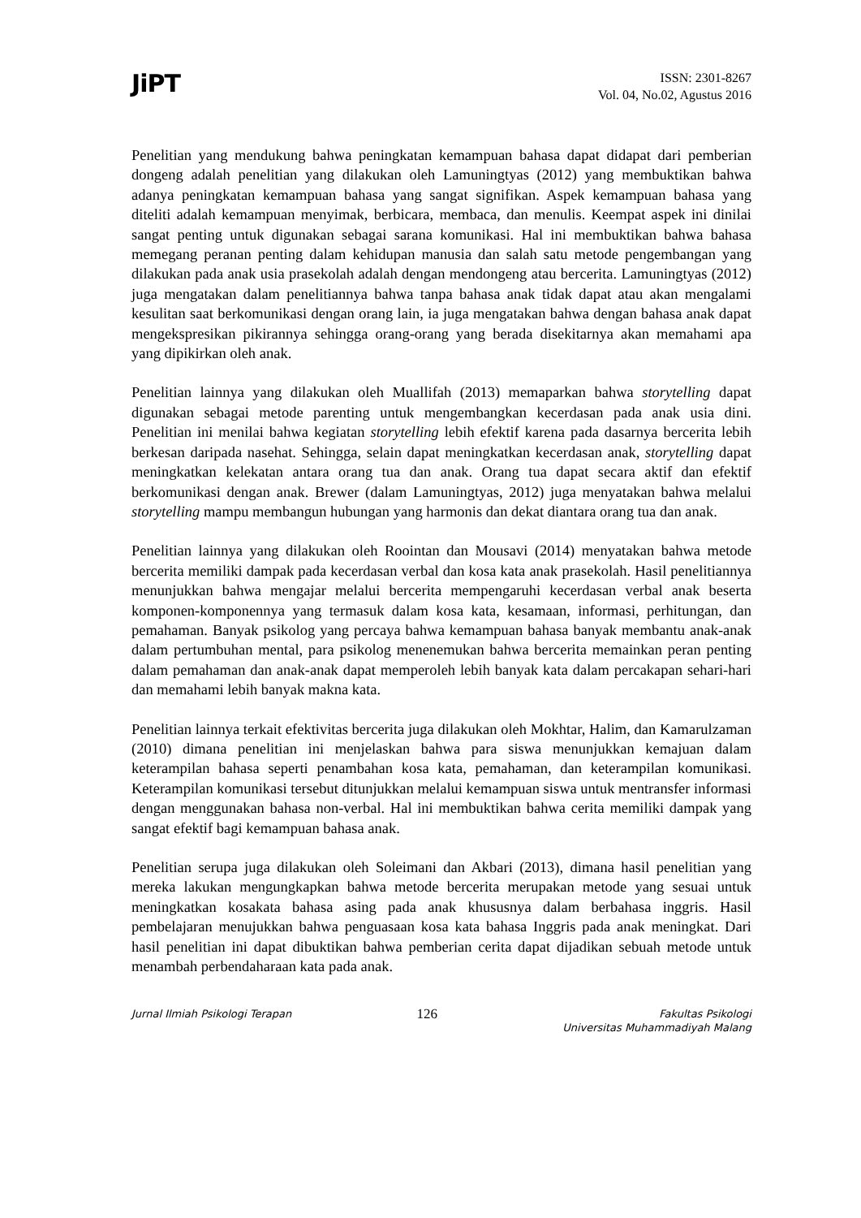JiPT
ISSN: 2301-8267
Vol. 04, No.02, Agustus 2016
Penelitian yang mendukung bahwa peningkatan kemampuan bahasa dapat didapat dari pemberian dongeng adalah penelitian yang dilakukan oleh Lamuningtyas (2012) yang membuktikan bahwa adanya peningkatan kemampuan bahasa yang sangat signifikan. Aspek kemampuan bahasa yang diteliti adalah kemampuan menyimak, berbicara, membaca, dan menulis. Keempat aspek ini dinilai sangat penting untuk digunakan sebagai sarana komunikasi. Hal ini membuktikan bahwa bahasa memegang peranan penting dalam kehidupan manusia dan salah satu metode pengembangan yang dilakukan pada anak usia prasekolah adalah dengan mendongeng atau bercerita. Lamuningtyas (2012) juga mengatakan dalam penelitiannya bahwa tanpa bahasa anak tidak dapat atau akan mengalami kesulitan saat berkomunikasi dengan orang lain, ia juga mengatakan bahwa dengan bahasa anak dapat mengekspresikan pikirannya sehingga orang-orang yang berada disekitarnya akan memahami apa yang dipikirkan oleh anak.
Penelitian lainnya yang dilakukan oleh Muallifah (2013) memaparkan bahwa storytelling dapat digunakan sebagai metode parenting untuk mengembangkan kecerdasan pada anak usia dini. Penelitian ini menilai bahwa kegiatan storytelling lebih efektif karena pada dasarnya bercerita lebih berkesan daripada nasehat. Sehingga, selain dapat meningkatkan kecerdasan anak, storytelling dapat meningkatkan kelekatan antara orang tua dan anak. Orang tua dapat secara aktif dan efektif berkomunikasi dengan anak. Brewer (dalam Lamuningtyas, 2012) juga menyatakan bahwa melalui storytelling mampu membangun hubungan yang harmonis dan dekat diantara orang tua dan anak.
Penelitian lainnya yang dilakukan oleh Roointan dan Mousavi (2014) menyatakan bahwa metode bercerita memiliki dampak pada kecerdasan verbal dan kosa kata anak prasekolah. Hasil penelitiannya menunjukkan bahwa mengajar melalui bercerita mempengaruhi kecerdasan verbal anak beserta komponen-komponennya yang termasuk dalam kosa kata, kesamaan, informasi, perhitungan, dan pemahaman. Banyak psikolog yang percaya bahwa kemampuan bahasa banyak membantu anak-anak dalam pertumbuhan mental, para psikolog menenemukan bahwa bercerita memainkan peran penting dalam pemahaman dan anak-anak dapat memperoleh lebih banyak kata dalam percakapan sehari-hari dan memahami lebih banyak makna kata.
Penelitian lainnya terkait efektivitas bercerita juga dilakukan oleh Mokhtar, Halim, dan Kamarulzaman (2010) dimana penelitian ini menjelaskan bahwa para siswa menunjukkan kemajuan dalam keterampilan bahasa seperti penambahan kosa kata, pemahaman, dan keterampilan komunikasi. Keterampilan komunikasi tersebut ditunjukkan melalui kemampuan siswa untuk mentransfer informasi dengan menggunakan bahasa non-verbal. Hal ini membuktikan bahwa cerita memiliki dampak yang sangat efektif bagi kemampuan bahasa anak.
Penelitian serupa juga dilakukan oleh Soleimani dan Akbari (2013), dimana hasil penelitian yang mereka lakukan mengungkapkan bahwa metode bercerita merupakan metode yang sesuai untuk meningkatkan kosakata bahasa asing pada anak khususnya dalam berbahasa inggris. Hasil pembelajaran menujukkan bahwa penguasaan kosa kata bahasa Inggris pada anak meningkat. Dari hasil penelitian ini dapat dibuktikan bahwa pemberian cerita dapat dijadikan sebuah metode untuk menambah perbendaharaan kata pada anak.
Jurnal Ilmiah Psikologi Terapan
126
Fakultas Psikologi
Universitas Muhammadiyah Malang